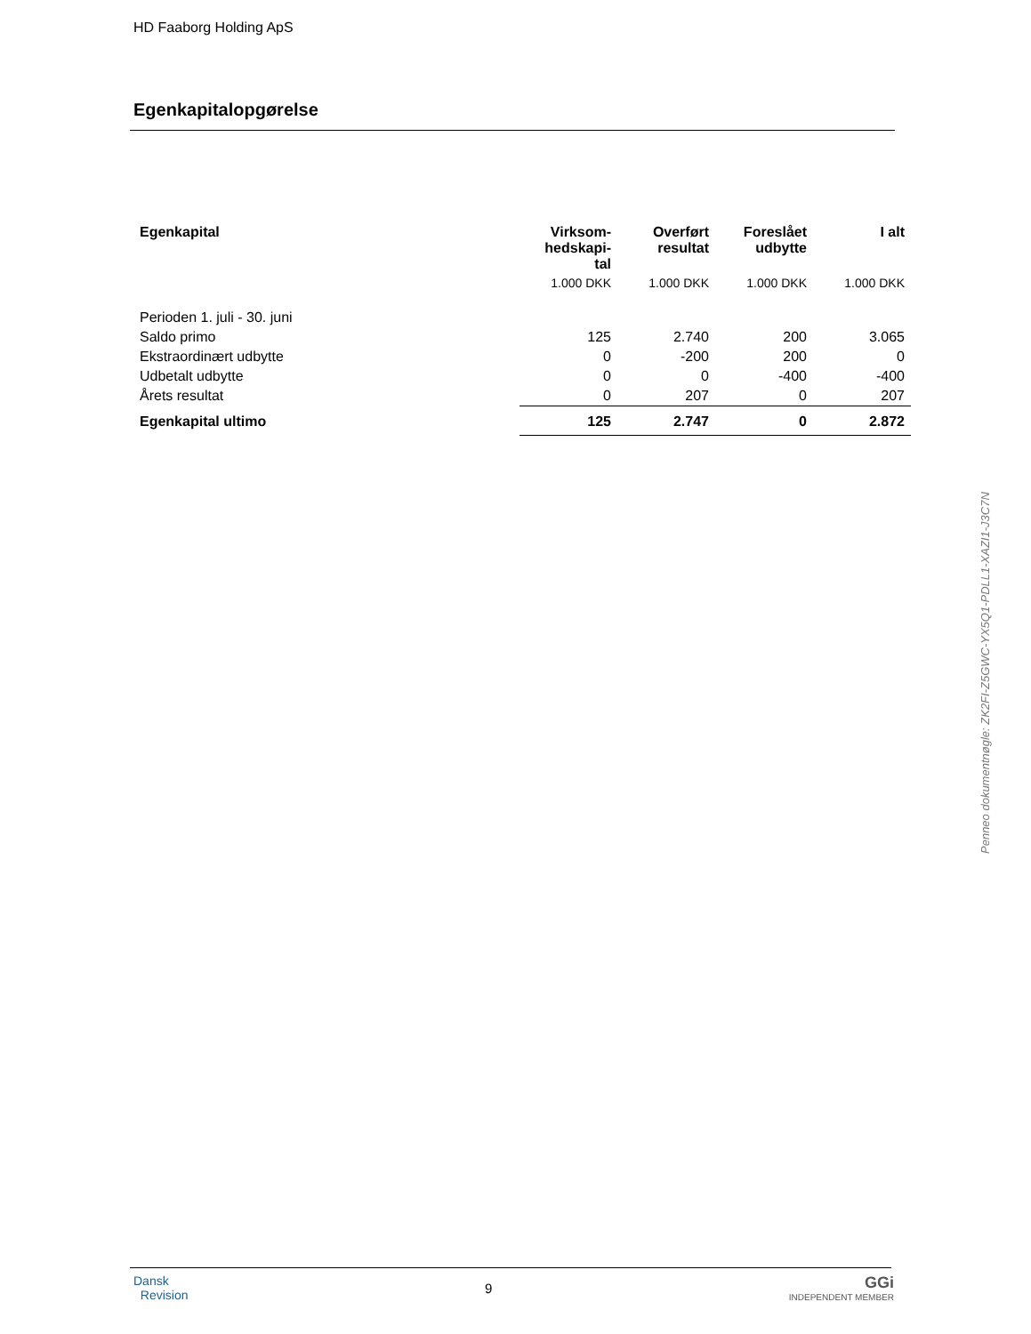HD Faaborg Holding ApS
Egenkapitalopgørelse
| Egenkapital | Virksom- hedskapi- tal | Overført resultat | Foreslået udbytte | I alt |
| --- | --- | --- | --- | --- |
| | 1.000 DKK | 1.000 DKK | 1.000 DKK | 1.000 DKK |
| Perioden 1. juli - 30. juni | | | | |
| Saldo primo | 125 | 2.740 | 200 | 3.065 |
| Ekstraordinært udbytte | 0 | -200 | 200 | 0 |
| Udbetalt udbytte | 0 | 0 | -400 | -400 |
| Årets resultat | 0 | 207 | 0 | 207 |
| Egenkapital ultimo | 125 | 2.747 | 0 | 2.872 |
Penneo dokumentnøgle: ZK2FI-Z5GWC-YX5Q1-PDLL1-XAZI1-J3C7N
Dansk
Revision
9
GGi
INDEPENDENT MEMBER